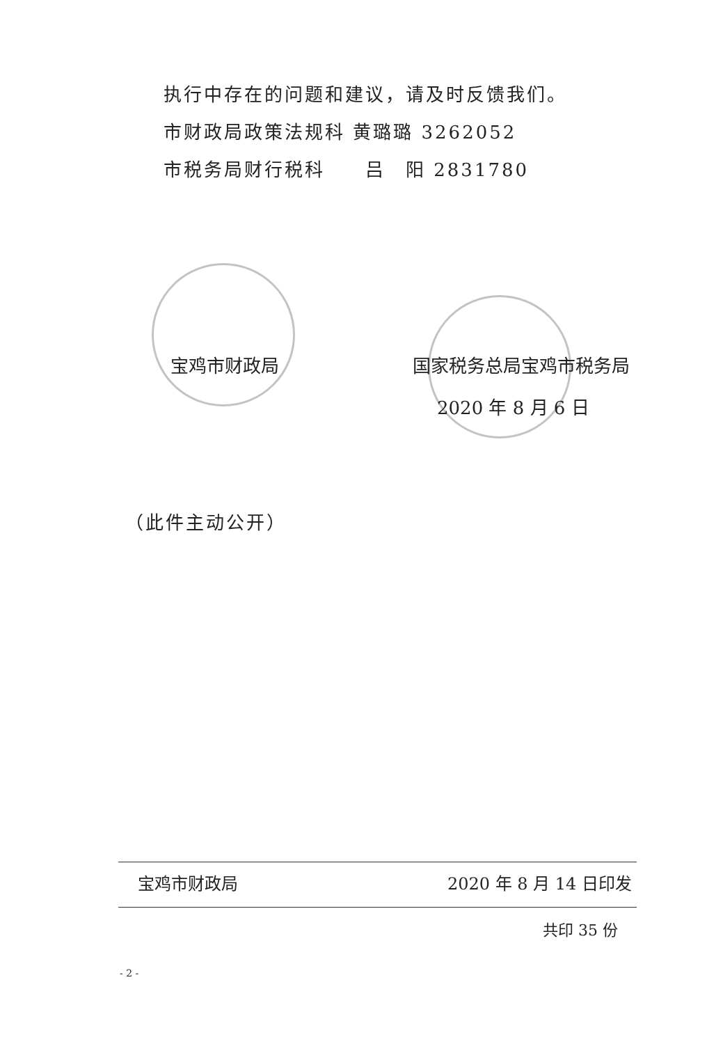执行中存在的问题和建议，请及时反馈我们。
市财政局政策法规科 黄璐璐 3262052
市税务局财行税科　　吕　阳 2831780
宝鸡市财政局 国家税务总局宝鸡市税务局
2020 年 8 月 6 日
（此件主动公开）
宝鸡市财政局 2020 年 8 月 14 日印发
共印 35 份
- 2 -